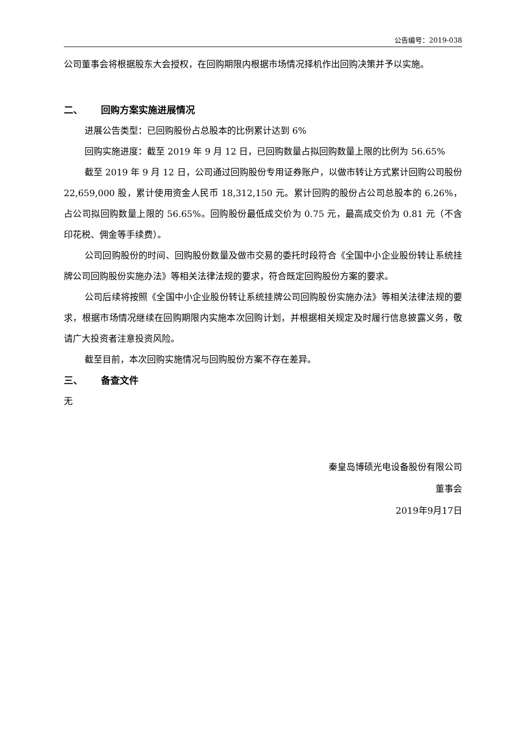公告编号：2019-038
公司董事会将根据股东大会授权，在回购期限内根据市场情况择机作出回购决策并予以实施。
二、 回购方案实施进展情况
进展公告类型：已回购股份占总股本的比例累计达到 6%
回购实施进度：截至 2019 年 9 月 12 日，已回购数量占拟回购数量上限的比例为 56.65%
截至 2019 年 9 月 12 日，公司通过回购股份专用证券账户，以做市转让方式累计回购公司股份 22,659,000 股，累计使用资金人民币 18,312,150 元。累计回购的股份占公司总股本的 6.26%，占公司拟回购数量上限的 56.65%。回购股份最低成交价为 0.75 元，最高成交价为 0.81 元（不含印花税、佣金等手续费）。
公司回购股份的时间、回购股份数量及做市交易的委托时段符合《全国中小企业股份转让系统挂牌公司回购股份实施办法》等相关法律法规的要求，符合既定回购股份方案的要求。
公司后续将按照《全国中小企业股份转让系统挂牌公司回购股份实施办法》等相关法律法规的要求，根据市场情况继续在回购期限内实施本次回购计划，并根据相关规定及时履行信息披露义务，敬请广大投资者注意投资风险。
截至目前，本次回购实施情况与回购股份方案不存在差异。
三、 备查文件
无
秦皇岛博硕光电设备股份有限公司
董事会
2019年9月17日